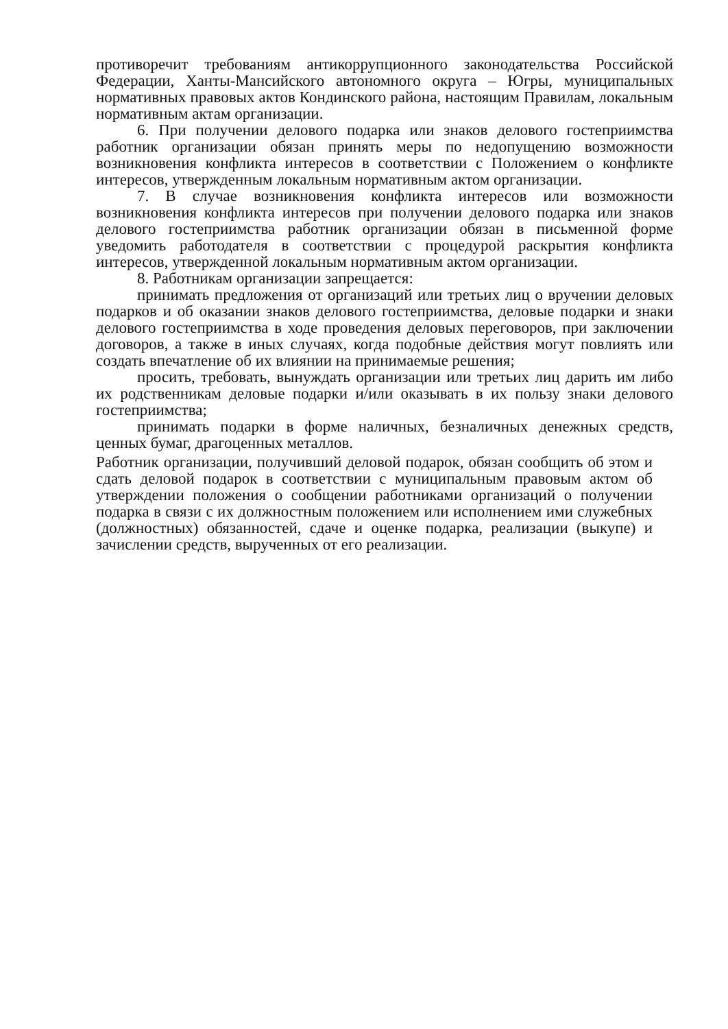противоречит требованиям антикоррупционного законодательства Российской Федерации, Ханты-Мансийского автономного округа – Югры, муниципальных нормативных правовых актов Кондинского района, настоящим Правилам, локальным нормативным актам организации.
6. При получении делового подарка или знаков делового гостеприимства работник организации обязан принять меры по недопущению возможности возникновения конфликта интересов в соответствии с Положением о конфликте интересов, утвержденным локальным нормативным актом организации.
7. В случае возникновения конфликта интересов или возможности возникновения конфликта интересов при получении делового подарка или знаков делового гостеприимства работник организации обязан в письменной форме уведомить работодателя в соответствии с процедурой раскрытия конфликта интересов, утвержденной локальным нормативным актом организации.
8. Работникам организации запрещается:
принимать предложения от организаций или третьих лиц о вручении деловых подарков и об оказании знаков делового гостеприимства, деловые подарки и знаки делового гостеприимства в ходе проведения деловых переговоров, при заключении договоров, а также в иных случаях, когда подобные действия могут повлиять или создать впечатление об их влиянии на принимаемые решения;
просить, требовать, вынуждать организации или третьих лиц дарить им либо их родственникам деловые подарки и/или оказывать в их пользу знаки делового гостеприимства;
принимать подарки в форме наличных, безналичных денежных средств, ценных бумаг, драгоценных металлов.
Работник организации, получивший деловой подарок, обязан сообщить об этом и сдать деловой подарок в соответствии с муниципальным правовым актом об утверждении положения о сообщении работниками организаций о получении подарка в связи с их должностным положением или исполнением ими служебных (должностных) обязанностей, сдаче и оценке подарка, реализации (выкупе) и зачислении средств, вырученных от его реализации.